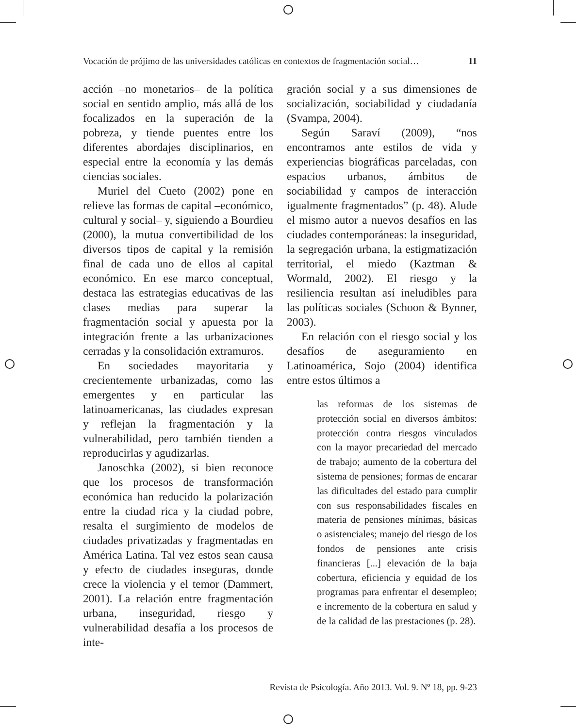Vocación de prójimo de las universidades católicas en contextos de fragmentación social… 11
acción –no monetarios– de la política social en sentido amplio, más allá de los focalizados en la superación de la pobreza, y tiende puentes entre los diferentes abordajes disciplinarios, en especial entre la economía y las demás ciencias sociales.
Muriel del Cueto (2002) pone en relieve las formas de capital –económico, cultural y social– y, siguiendo a Bourdieu (2000), la mutua convertibilidad de los diversos tipos de capital y la remisión final de cada uno de ellos al capital económico. En ese marco conceptual, destaca las estrategias educativas de las clases medias para superar la fragmentación social y apuesta por la integración frente a las urbanizaciones cerradas y la consolidación extramuros.
En sociedades mayoritaria y crecientemente urbanizadas, como las emergentes y en particular las latinoamericanas, las ciudades expresan y reflejan la fragmentación y la vulnerabilidad, pero también tienden a reproducirlas y agudizarlas.
Janoschka (2002), si bien reconoce que los procesos de transformación económica han reducido la polarización entre la ciudad rica y la ciudad pobre, resalta el surgimiento de modelos de ciudades privatizadas y fragmentadas en América Latina. Tal vez estos sean causa y efecto de ciudades inseguras, donde crece la violencia y el temor (Dammert, 2001). La relación entre fragmentación urbana, inseguridad, riesgo y vulnerabilidad desafía a los procesos de inte-
gración social y a sus dimensiones de socialización, sociabilidad y ciudadanía (Svampa, 2004).
Según Saraví (2009), “nos encontramos ante estilos de vida y experiencias biográficas parceladas, con espacios urbanos, ámbitos de sociabilidad y campos de interacción igualmente fragmentados” (p. 48). Alude el mismo autor a nuevos desafíos en las ciudades contemporáneas: la inseguridad, la segregación urbana, la estigmatización territorial, el miedo (Kaztman & Wormald, 2002). El riesgo y la resiliencia resultan así ineludibles para las políticas sociales (Schoon & Bynner, 2003).
En relación con el riesgo social y los desafíos de aseguramiento en Latinoamérica, Sojo (2004) identifica entre estos últimos a
las reformas de los sistemas de protección social en diversos ámbitos: protección contra riesgos vinculados con la mayor precariedad del mercado de trabajo; aumento de la cobertura del sistema de pensiones; formas de encarar las dificultades del estado para cumplir con sus responsabilidades fiscales en materia de pensiones mínimas, básicas o asistenciales; manejo del riesgo de los fondos de pensiones ante crisis financieras [...] elevación de la baja cobertura, eficiencia y equidad de los programas para enfrentar el desempleo; e incremento de la cobertura en salud y de la calidad de las prestaciones (p. 28).
Revista de Psicología. Año 2013. Vol. 9. Nº 18, pp. 9-23